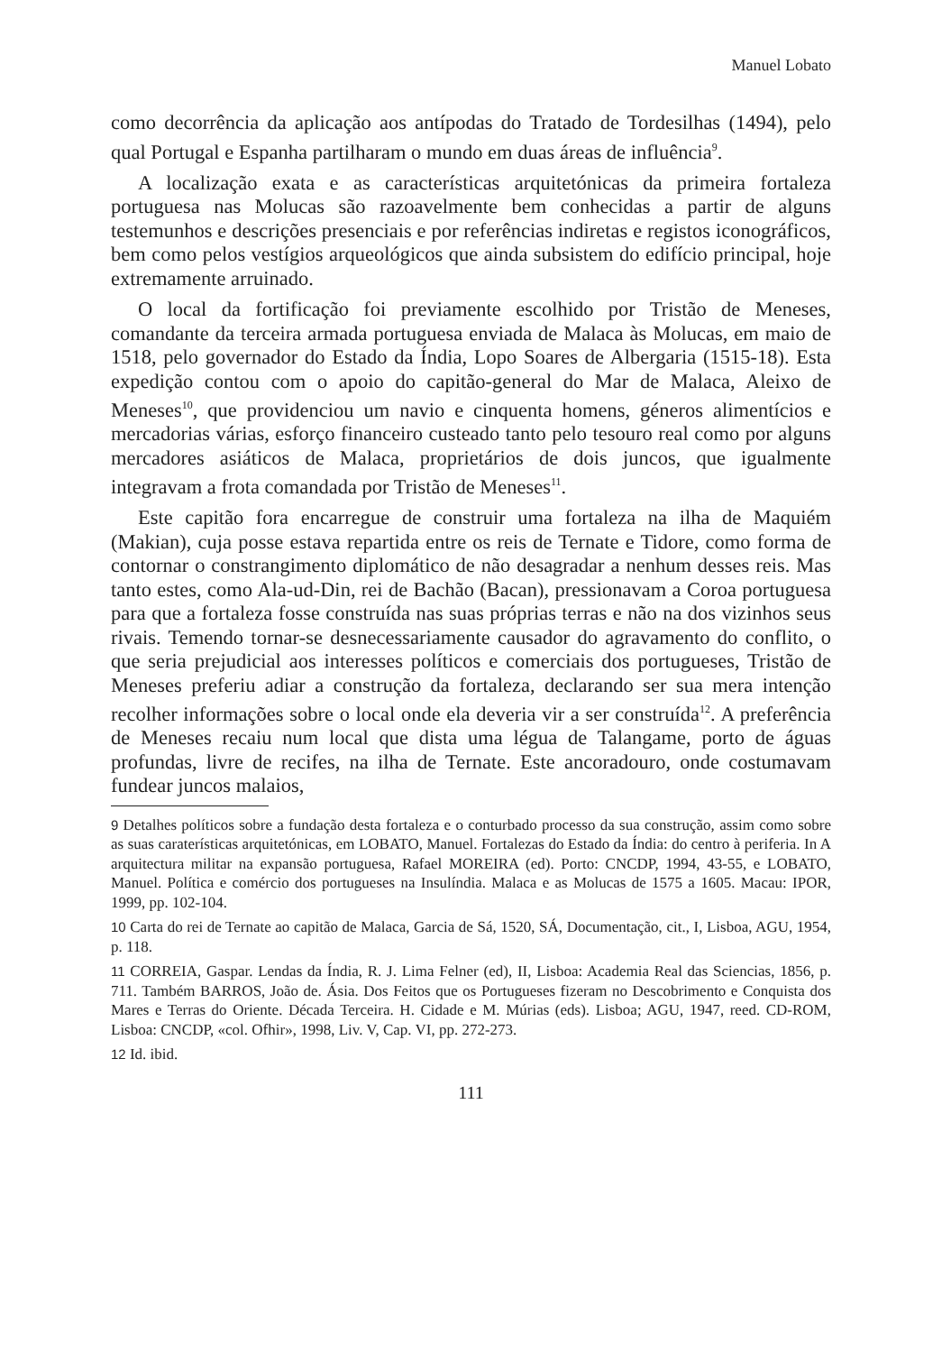Manuel Lobato
como decorrência da aplicação aos antípodas do Tratado de Tordesilhas (1494), pelo qual Portugal e Espanha partilharam o mundo em duas áreas de influência<sup>9</sup>.
A localização exata e as características arquitetónicas da primeira fortaleza portuguesa nas Molucas são razoavelmente bem conhecidas a partir de alguns testemunhos e descrições presenciais e por referências indiretas e registos iconográficos, bem como pelos vestígios arqueológicos que ainda subsistem do edifício principal, hoje extremamente arruinado.
O local da fortificação foi previamente escolhido por Tristão de Meneses, comandante da terceira armada portuguesa enviada de Malaca às Molucas, em maio de 1518, pelo governador do Estado da Índia, Lopo Soares de Albergaria (1515-18). Esta expedição contou com o apoio do capitão-general do Mar de Malaca, Aleixo de Meneses<sup>10</sup>, que providenciou um navio e cinquenta homens, géneros alimentícios e mercadorias várias, esforço financeiro custeado tanto pelo tesouro real como por alguns mercadores asiáticos de Malaca, proprietários de dois juncos, que igualmente integravam a frota comandada por Tristão de Meneses<sup>11</sup>.
Este capitão fora encarregue de construir uma fortaleza na ilha de Maquiém (Makian), cuja posse estava repartida entre os reis de Ternate e Tidore, como forma de contornar o constrangimento diplomático de não desagradar a nenhum desses reis. Mas tanto estes, como Ala-ud-Din, rei de Bachão (Bacan), pressionavam a Coroa portuguesa para que a fortaleza fosse construída nas suas próprias terras e não na dos vizinhos seus rivais. Temendo tornar-se desnecessariamente causador do agravamento do conflito, o que seria prejudicial aos interesses políticos e comerciais dos portugueses, Tristão de Meneses preferiu adiar a construção da fortaleza, declarando ser sua mera intenção recolher informações sobre o local onde ela deveria vir a ser construída<sup>12</sup>. A preferência de Meneses recaiu num local que dista uma légua de Talangame, porto de águas profundas, livre de recifes, na ilha de Ternate. Este ancoradouro, onde costumavam fundear juncos malaios,
9 Detalhes políticos sobre a fundação desta fortaleza e o conturbado processo da sua construção, assim como sobre as suas caraterísticas arquitetónicas, em LOBATO, Manuel. Fortalezas do Estado da Índia: do centro à periferia. In A arquitectura militar na expansão portuguesa, Rafael MOREIRA (ed). Porto: CNCDP, 1994, 43-55, e LOBATO, Manuel. Política e comércio dos portugueses na Insulíndia. Malaca e as Molucas de 1575 a 1605. Macau: IPOR, 1999, pp. 102-104.
10 Carta do rei de Ternate ao capitão de Malaca, Garcia de Sá, 1520, SÁ, Documentação, cit., I, Lisboa, AGU, 1954, p. 118.
11 CORREIA, Gaspar. Lendas da Índia, R. J. Lima Felner (ed), II, Lisboa: Academia Real das Sciencias, 1856, p. 711. Também BARROS, João de. Ásia. Dos Feitos que os Portugueses fizeram no Descobrimento e Conquista dos Mares e Terras do Oriente. Década Terceira. H. Cidade e M. Múrias (eds). Lisboa; AGU, 1947, reed. CD-ROM, Lisboa: CNCDP, «col. Ofhir», 1998, Liv. V, Cap. VI, pp. 272-273.
12 Id. ibid.
111